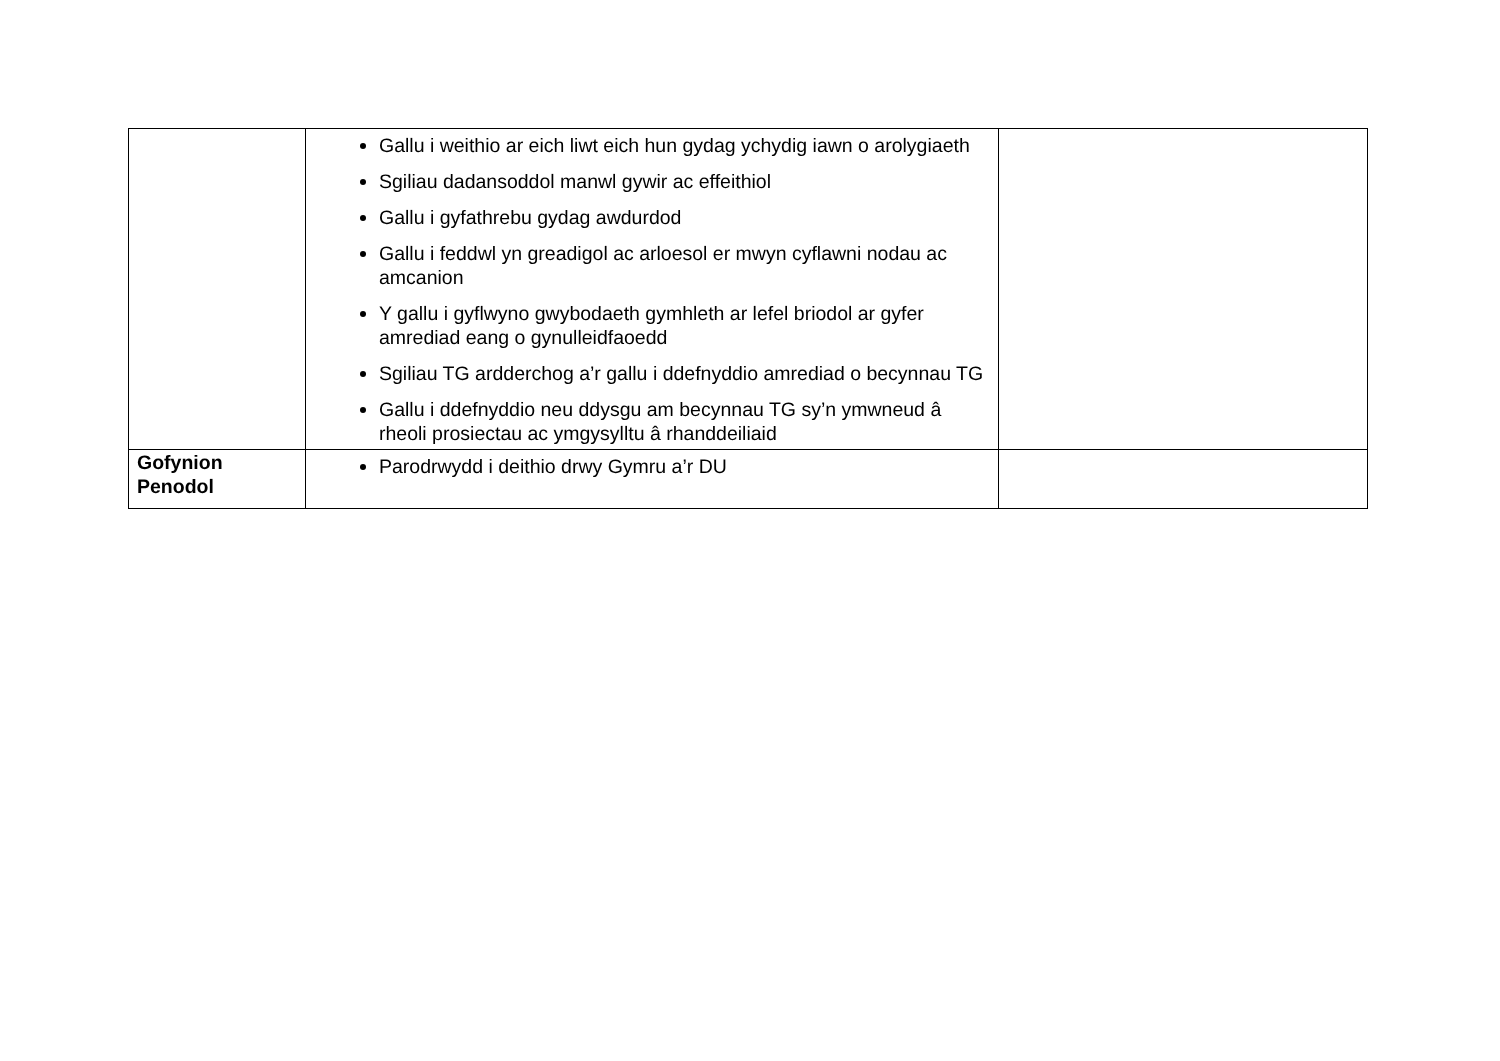| | Gallu i weithio ar eich liwt eich hun gydag ychydig iawn o arolygiaeth Sgiliau dadansoddol manwl gywir ac effeithiol Gallu i gyfathrebu gydag awdurdod Gallu i feddwl yn greadigol ac arloesol er mwyn cyflawni nodau ac amcanion Y gallu i gyflwyno gwybodaeth gymhleth ar lefel briodol ar gyfer amrediad eang o gynulleidfaoedd Sgiliau TG ardderchog a’r gallu i ddefnyddio amrediad o becynnau TG Gallu i ddefnyddio neu ddysgu am becynnau TG sy’n ymwneud â rheoli prosiectau ac ymgysylltu â rhanddeiliaid | |
| Gofynion Penodol | Parodrwydd i deithio drwy Gymru a’r DU | |